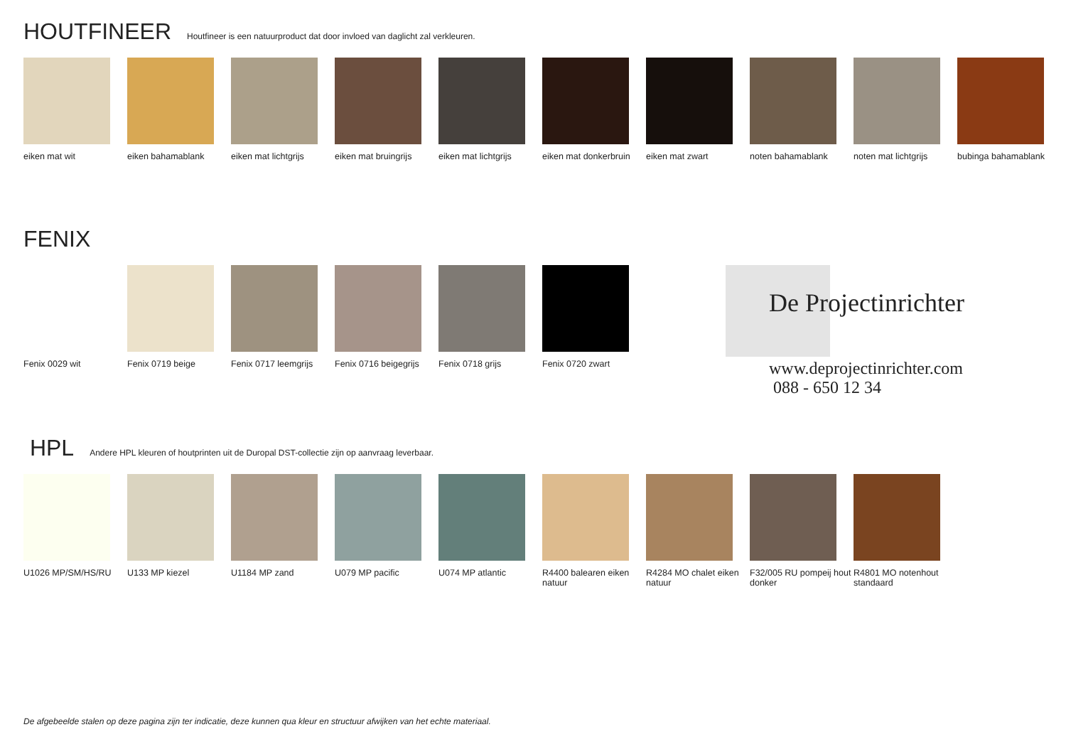HOUTFINEER
Houtfineer is een natuurproduct dat door invloed van daglicht zal verkleuren.
eiken mat wit eiken bahamablank eiken mat lichtgrijs
eiken mat bruingrijs
eiken mat lichtgrijs
eiken mat donkerbruin
eiken mat zwart noten bahamablank noten mat lichtgrijs
bubinga bahamablank
FENIX
Fenix 0029 wit Fenix 0719 beige Fenix 0717 leemgrijs
Fenix 0716 beigegrijs
Fenix 0718 grijs Fenix 0720 zwart
De Projectinrichter
www.deprojectinrichter.com
088 - 650 12 34
HPL
Andere HPL kleuren of houtprinten uit de Duropal DST-collectie zijn op aanvraag leverbaar.
U1026 MP/SM/HS/RU U133 MP kiezel U1184 MP zand U079 MP pacific U074 MP atlantic R4400 balearen eiken natuur
R4284 MO chalet eiken natuur
F32/005 RU pompeij hout donker
R4801 MO notenhout standaard
De afgebeelde stalen op deze pagina zijn ter indicatie, deze kunnen qua kleur en structuur afwijken van het echte materiaal.